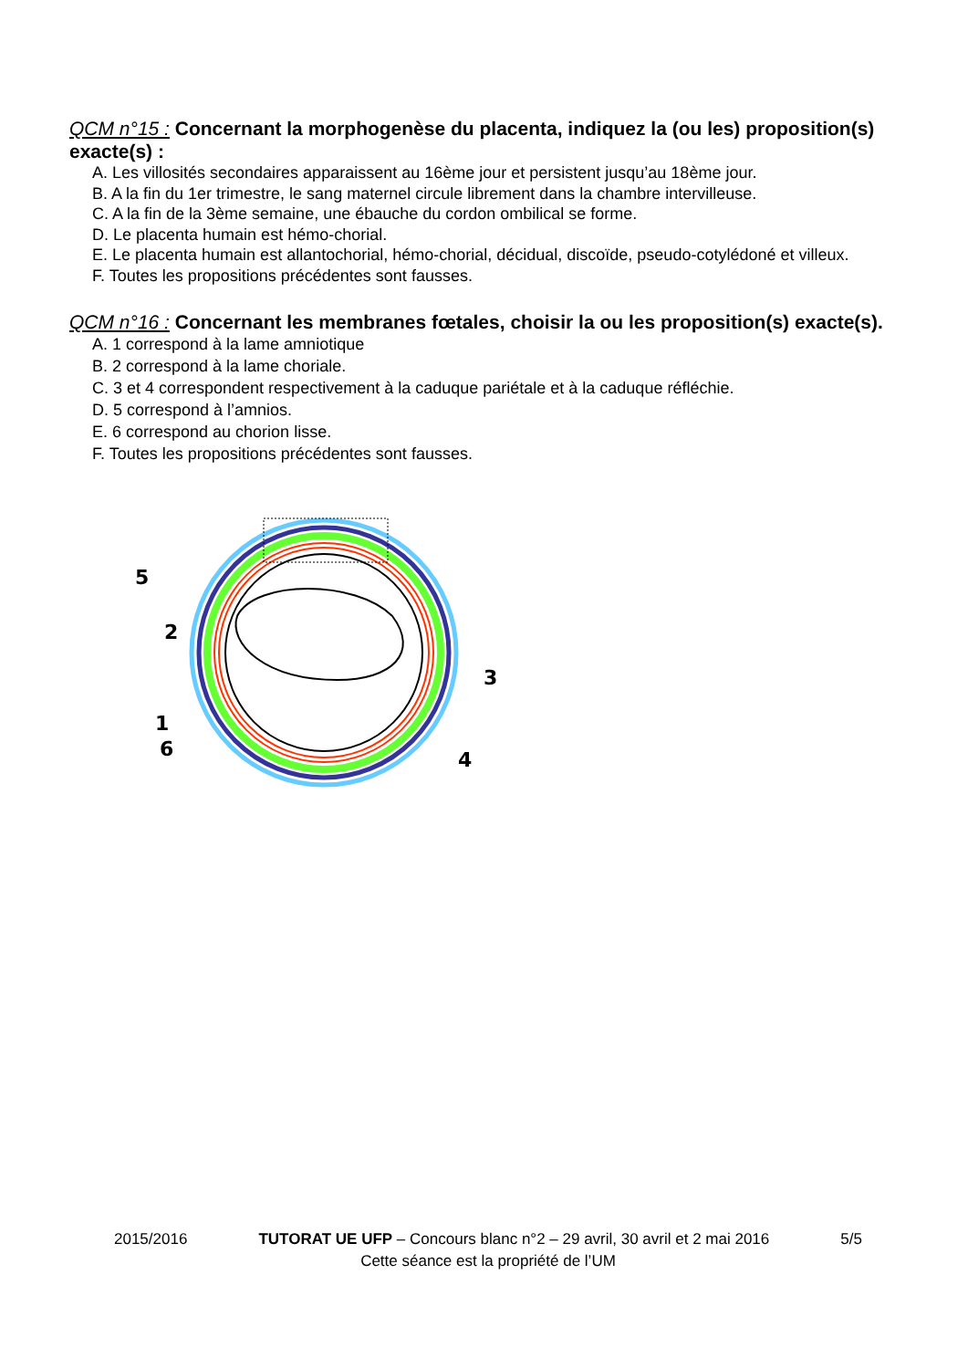QCM n°15 : Concernant la morphogenèse du placenta, indiquez la (ou les) proposition(s) exacte(s) :
A. Les villosités secondaires apparaissent au 16ème jour et persistent jusqu’au 18ème jour.
B. A la fin du 1er trimestre, le sang maternel circule librement dans la chambre intervilleuse.
C. A la fin de la 3ème semaine, une ébauche du cordon ombilical se forme.
D. Le placenta humain est hémo-chorial.
E. Le placenta humain est allantochorial, hémo-chorial, décidual, discoïde, pseudo-cotylédoné et villeux.
F. Toutes les propositions précédentes sont fausses.
QCM n°16 : Concernant les membranes fœtales, choisir la ou les proposition(s) exacte(s).
A. 1 correspond à la lame amniotique
B. 2 correspond à la lame choriale.
C. 3 et 4 correspondent respectivement à la caduque pariétale et à la caduque réfléchie.
D. 5 correspond à l’amnios.
E. 6 correspond au chorion lisse.
F. Toutes les propositions précédentes sont fausses.
5
2
3
1
6
4
2015/2016 TUTORAT UE UFP – Concours blanc n°2 – 29 avril, 30 avril et 2 mai 2016 5/5
Cette séance est la propriété de l’UM